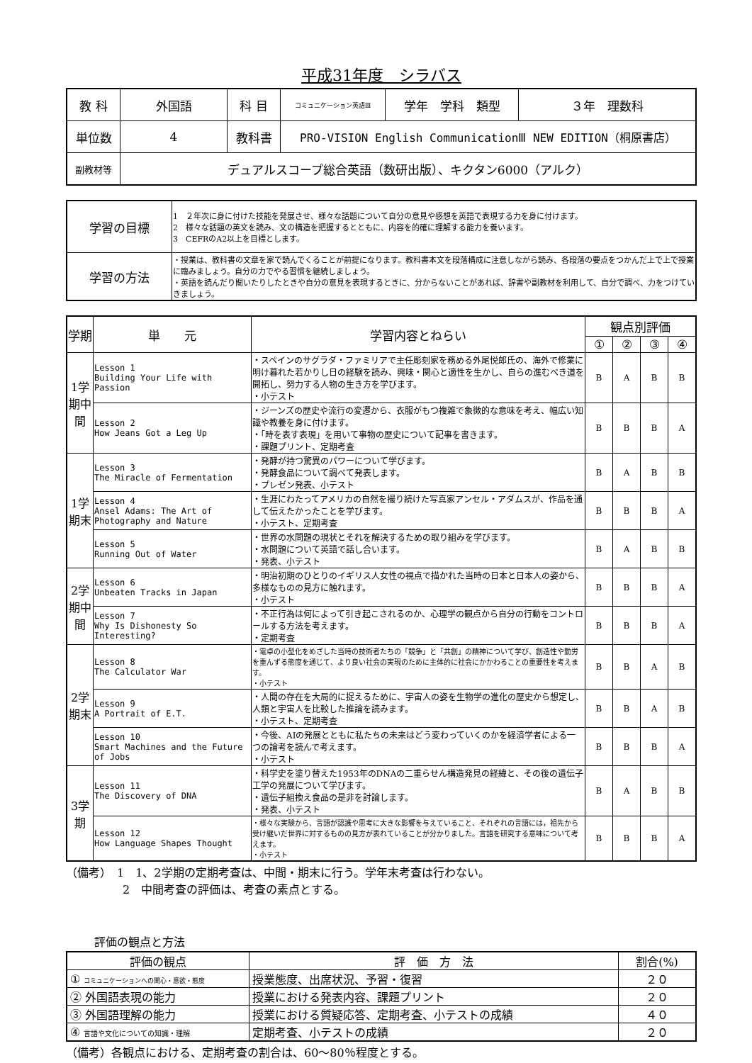平成31年度　シラバス
| 教 科 | 外国語 | 科 目 | コミュニケーション英語Ⅲ | 学年 学科 類型 | ３年 理数科 |
| 単位数 | 4 | 教科書 | PRO-VISION English CommunicationⅢ NEW EDITION（桐原書店） | | |
| 副教材等 | デュアルスコープ総合英語（数研出版）、キクタン6000（アルク） | | | | |
| 学習の目標 | 1 ２年次に身に付けた技能を発展させ、様々な話題について自分の意見や感想を英語で表現する力を身に付けます。 2 様々な話題の英文を読み、文の構造を把握するとともに、内容を的確に理解する能力を養います。 3 CEFRのA2以上を目標とします。 |
| 学習の方法 | ・授業は、教科書の文章を家で読んでくることが前提になります。教科書本文を段落構成に注意しながら読み、各段落の要点をつかんだ上で上で授業に臨みましょう。自分の力でやる習慣を継続しましょう。 ・英語を読んだり聞いたりしたときや自分の意見を表現するときに、分からないことがあれば、辞書や副教材を利用して、自分で調べ、力をつけていきましょう。 |
| 学期 | 単 元 | 学習内容とねらい | 観点別評価 | | | |
| --- | --- | --- | --- | --- | --- | --- |
| | | | ① | ② | ③ | ④ |
| 1学期中間 | Lesson 1 Building Your Life with Passion | ・スペインのサグラダ・ファミリアで主任彫刻家を務める外尾悦郎氏の、海外で修業に明け暮れた若かりし日の経験を読み、興味・関心と適性を生かし、自らの進むべき道を開拓し、努力する人物の生き方を学びます。 ・小テスト | B | A | B | B |
| | Lesson 2 How Jeans Got a Leg Up | ・ジーンズの歴史や流行の変遷から、衣服がもつ複雑で象徴的な意味を考え、幅広い知識や教養を身に付けます。 ・「時を表す表現」を用いて事物の歴史について記事を書きます。 ・課題プリント、定期考査 | B | B | B | A |
| 1学期末 | Lesson 3 The Miracle of Fermentation | ・発酵が持つ驚異のパワーについて学びます。 ・発酵食品について調べて発表します。 ・プレゼン発表、小テスト | B | A | B | B |
| | Lesson 4 Ansel Adams: The Art of Photography and Nature | ・生涯にわたってアメリカの自然を撮り続けた写真家アンセル・アダムスが、作品を通して伝えたかったことを学びます。 ・小テスト、定期考査 | B | B | B | A |
| | Lesson 5 Running Out of Water | ・世界の水問題の現状とそれを解決するための取り組みを学びます。 ・水問題について英語で話し合います。 ・発表、小テスト | B | A | B | B |
| 2学期中間 | Lesson 6 Unbeaten Tracks in Japan | ・明治初期のひとりのイギリス人女性の視点で描かれた当時の日本と日本人の姿から、多様なものの見方に触れます。 ・小テスト | B | B | B | A |
| | Lesson 7 Why Is Dishonesty So Interesting? | ・不正行為は何によって引き起こされるのか、心理学の観点から自分の行動をコントロールする方法を考えます。 ・定期考査 | B | B | B | A |
| 2学期末 | Lesson 8 The Calculator War | ・電卓の小型化をめざした当時の技術者たちの「競争」と「共創」の精神について学び、創造性や勤労を重んずる態度を通じて、より良い社会の実現のために主体的に社会にかかわることの重要性を考えます。 ・小テスト | B | B | A | B |
| | Lesson 9 A Portrait of E.T. | ・人間の存在を大局的に捉えるために、宇宙人の姿を生物学の進化の歴史から想定し、人類と宇宙人を比較した推論を読みます。 ・小テスト、定期考査 | B | B | A | B |
| | Lesson 10 Smart Machines and the Future of Jobs | ・今後、AIの発展とともに私たちの未来はどう変わっていくのかを経済学者による一つの論考を読んで考えます。 ・小テスト | B | B | B | A |
| 3学期 | Lesson 11 The Discovery of DNA | ・科学史を塗り替えた1953年のDNAの二重らせん構造発見の経緯と、その後の遺伝子工学の発展について学びます。 ・遺伝子組換え食品の是非を討論します。 ・発表、小テスト | B | A | B | B |
| | Lesson 12 How Language Shapes Thought | ・様々な実験から、言語が認識や思考に大きな影響を与えていること、それぞれの言語には，祖先から受け継いだ世界に対するものの見方が表れていることが分かりました。言語を研究する意味について考えます。 ・小テスト | B | B | B | A |
（備考）　1　1、2学期の定期考査は、中間・期末に行う。学年末考査は行わない。
　　　　　2　中間考査の評価は、考査の素点とする。
評価の観点と方法
| 評価の観点 | 評 価 方 法 | 割合(%) |
| ① コミュニケーションへの関心・意欲・態度 | 授業態度、出席状況、予習・復習 | ２０ |
| ② 外国語表現の能力 | 授業における発表内容、課題プリント | ２０ |
| ③ 外国語理解の能力 | 授業における質疑応答、定期考査、小テストの成績 | ４０ |
| ④ 言語や文化についての知識・理解 | 定期考査、小テストの成績 | ２０ |
（備考）各観点における、定期考査の割合は、60～80％程度とする。